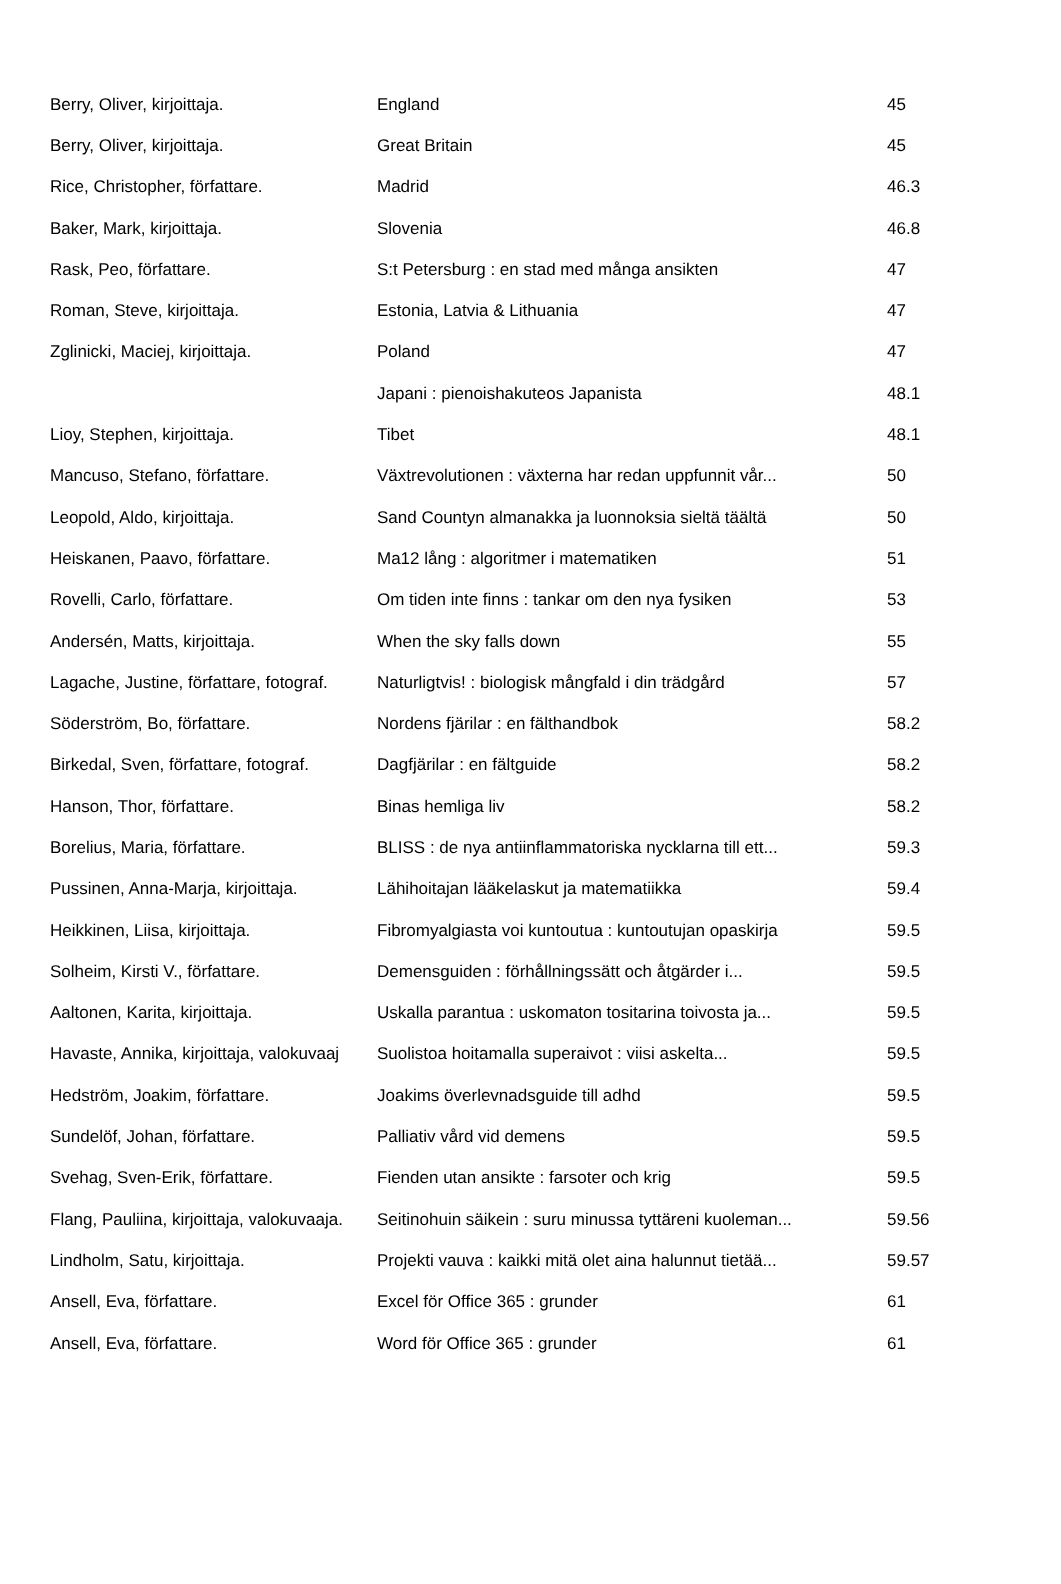| Berry, Oliver, kirjoittaja. | England | 45 |
| Berry, Oliver, kirjoittaja. | Great Britain | 45 |
| Rice, Christopher, författare. | Madrid | 46.3 |
| Baker, Mark, kirjoittaja. | Slovenia | 46.8 |
| Rask, Peo, författare. | S:t Petersburg : en stad med många ansikten | 47 |
| Roman, Steve, kirjoittaja. | Estonia, Latvia & Lithuania | 47 |
| Zglinicki, Maciej, kirjoittaja. | Poland | 47 |
| | Japani : pienoishakuteos Japanista | 48.1 |
| Lioy, Stephen, kirjoittaja. | Tibet | 48.1 |
| Mancuso, Stefano, författare. | Växtrevolutionen : växterna har redan uppfunnit vår... | 50 |
| Leopold, Aldo, kirjoittaja. | Sand Countyn almanakka ja luonnoksia sieltä täältä | 50 |
| Heiskanen, Paavo, författare. | Ma12 lång : algoritmer i matematiken | 51 |
| Rovelli, Carlo, författare. | Om tiden inte finns : tankar om den nya fysiken | 53 |
| Andersén, Matts, kirjoittaja. | When the sky falls down | 55 |
| Lagache, Justine, författare, fotograf. | Naturligtvis! : biologisk mångfald i din trädgård | 57 |
| Söderström, Bo, författare. | Nordens fjärilar : en fälthandbok | 58.2 |
| Birkedal, Sven, författare, fotograf. | Dagfjärilar : en fältguide | 58.2 |
| Hanson, Thor, författare. | Binas hemliga liv | 58.2 |
| Borelius, Maria, författare. | BLISS : de nya antiinflammatoriska nycklarna till ett... | 59.3 |
| Pussinen, Anna-Marja, kirjoittaja. | Lähihoitajan lääkelaskut ja matematiikka | 59.4 |
| Heikkinen, Liisa, kirjoittaja. | Fibromyalgiasta voi kuntoutua : kuntoutujan opaskirja | 59.5 |
| Solheim, Kirsti V., författare. | Demensguiden : förhållningssätt och åtgärder i... | 59.5 |
| Aaltonen, Karita, kirjoittaja. | Uskalla parantua : uskomaton tositarina toivosta ja... | 59.5 |
| Havaste, Annika, kirjoittaja, valokuvaaj | Suolistoa hoitamalla superaivot : viisi askelta... | 59.5 |
| Hedström, Joakim, författare. | Joakims överlevnadsguide till adhd | 59.5 |
| Sundelöf, Johan, författare. | Palliativ vård vid demens | 59.5 |
| Svehag, Sven-Erik, författare. | Fienden utan ansikte : farsoter och krig | 59.5 |
| Flang, Pauliina, kirjoittaja, valokuvaaja. | Seitinohuin säikein : suru minussa tyttäreni kuoleman... | 59.56 |
| Lindholm, Satu, kirjoittaja. | Projekti vauva : kaikki mitä olet aina halunnut tietää... | 59.57 |
| Ansell, Eva, författare. | Excel för Office 365 : grunder | 61 |
| Ansell, Eva, författare. | Word för Office 365 : grunder | 61 |